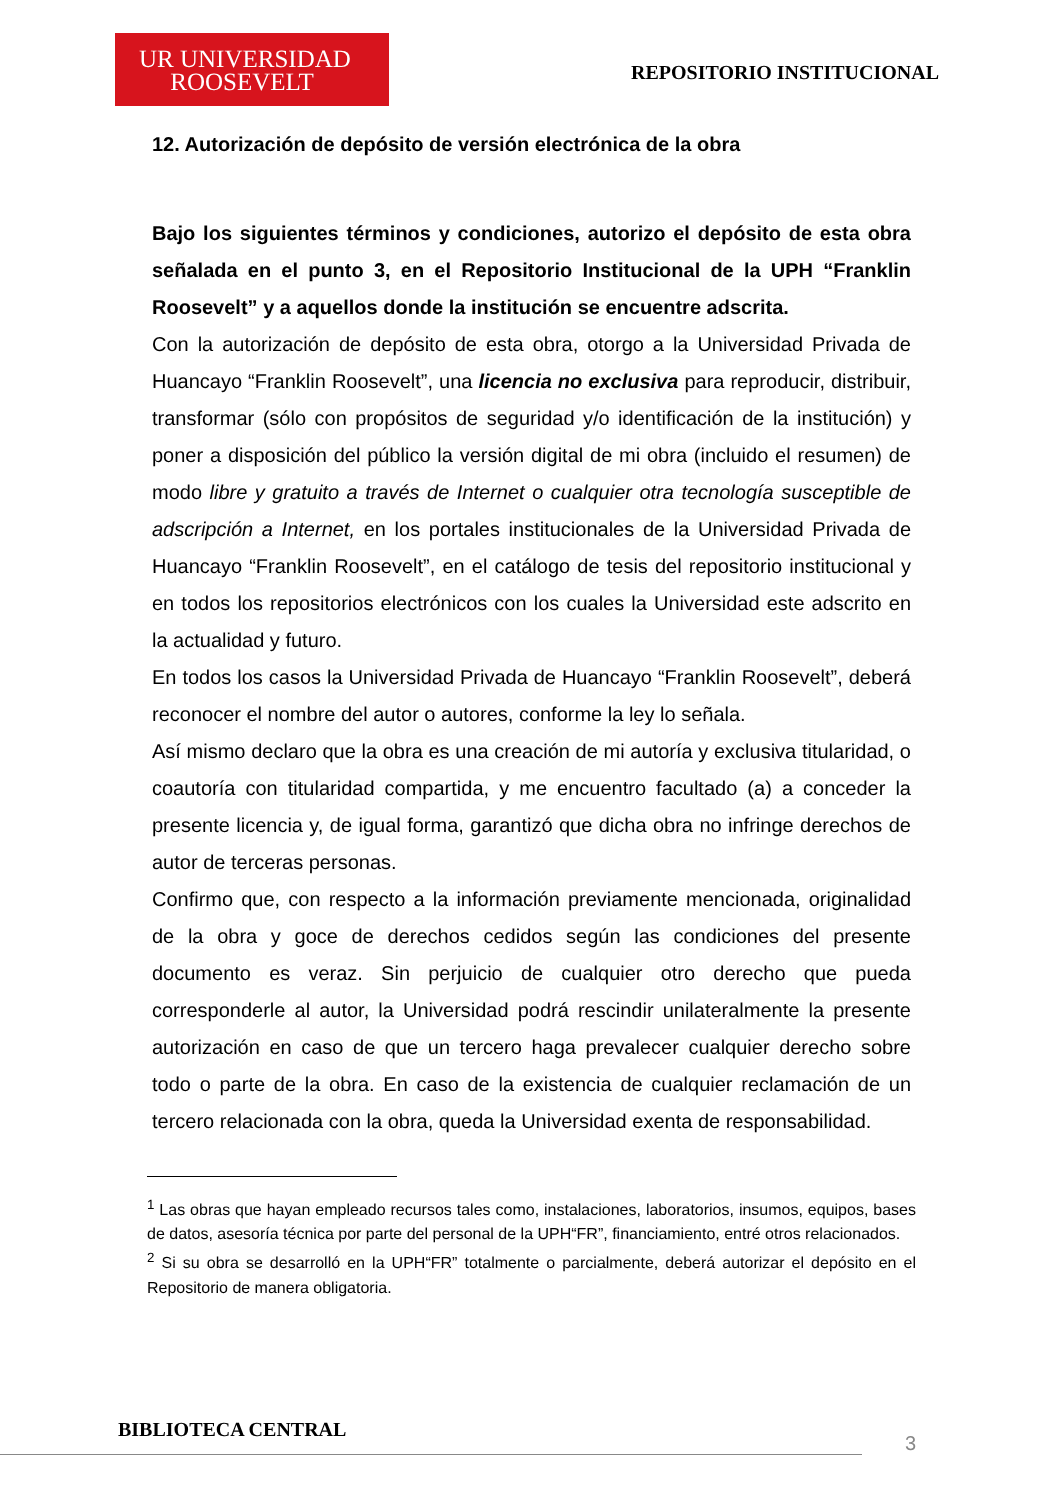UR UNIVERSIDAD
ROOSEVELT
REPOSITORIO INSTITUCIONAL
12. Autorización de depósito de versión electrónica de la obra
Bajo los siguientes términos y condiciones, autorizo el depósito de esta obra señalada en el punto 3, en el Repositorio Institucional de la UPH “Franklin Roosevelt” y a aquellos donde la institución se encuentre adscrita.
Con la autorización de depósito de esta obra, otorgo a la Universidad Privada de Huancayo “Franklin Roosevelt”, una licencia no exclusiva para reproducir, distribuir, transformar (sólo con propósitos de seguridad y/o identificación de la institución) y poner a disposición del público la versión digital de mi obra (incluido el resumen) de modo libre y gratuito a través de Internet o cualquier otra tecnología susceptible de adscripción a Internet, en los portales institucionales de la Universidad Privada de Huancayo “Franklin Roosevelt”, en el catálogo de tesis del repositorio institucional y en todos los repositorios electrónicos con los cuales la Universidad este adscrito en la actualidad y futuro.
En todos los casos la Universidad Privada de Huancayo “Franklin Roosevelt”, deberá reconocer el nombre del autor o autores, conforme la ley lo señala.
Así mismo declaro que la obra es una creación de mi autoría y exclusiva titularidad, o coautoría con titularidad compartida, y me encuentro facultado (a) a conceder la presente licencia y, de igual forma, garantizó que dicha obra no infringe derechos de autor de terceras personas.
Confirmo que, con respecto a la información previamente mencionada, originalidad de la obra y goce de derechos cedidos según las condiciones del presente documento es veraz. Sin perjuicio de cualquier otro derecho que pueda corresponderle al autor, la Universidad podrá rescindir unilateralmente la presente autorización en caso de que un tercero haga prevalecer cualquier derecho sobre todo o parte de la obra. En caso de la existencia de cualquier reclamación de un tercero relacionada con la obra, queda la Universidad exenta de responsabilidad.
<sup>1</sup> Las obras que hayan empleado recursos tales como, instalaciones, laboratorios, insumos, equipos, bases de datos, asesoría técnica por parte del personal de la UPH“FR”, financiamiento, entré otros relacionados.
<sup>2</sup> Si su obra se desarrolló en la UPH“FR” totalmente o parcialmente, deberá autorizar el depósito en el Repositorio de manera obligatoria.
BIBLIOTECA CENTRAL
3